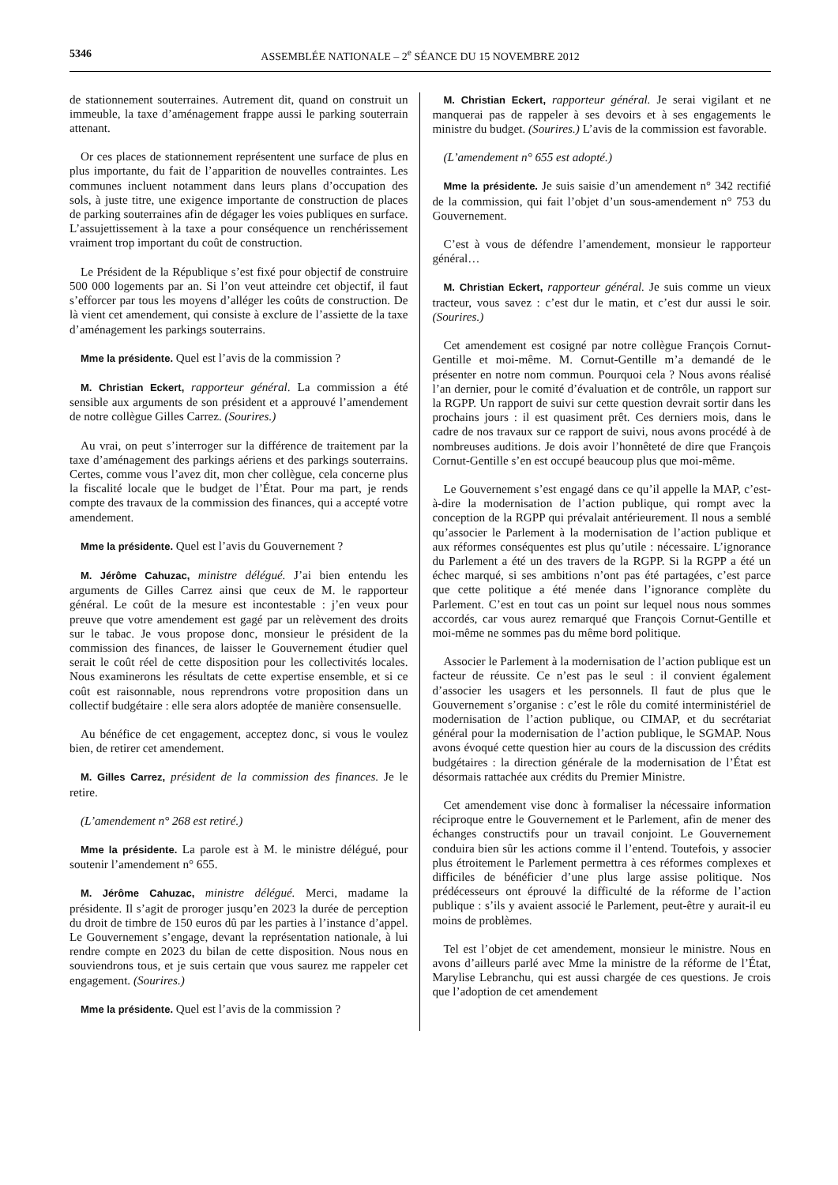5346 ASSEMBLÉE NATIONALE – 2<sup>e</sup> SÉANCE DU 15 NOVEMBRE 2012
de stationnement souterraines. Autrement dit, quand on construit un immeuble, la taxe d’aménagement frappe aussi le parking souterrain attenant.
Or ces places de stationnement représentent une surface de plus en plus importante, du fait de l’apparition de nouvelles contraintes. Les communes incluent notamment dans leurs plans d’occupation des sols, à juste titre, une exigence importante de construction de places de parking souterraines afin de dégager les voies publiques en surface. L’assujettissement à la taxe a pour conséquence un renchérissement vraiment trop important du coût de construction.
Le Président de la République s’est fixé pour objectif de construire 500 000 logements par an. Si l’on veut atteindre cet objectif, il faut s’efforcer par tous les moyens d’alléger les coûts de construction. De là vient cet amendement, qui consiste à exclure de l’assiette de la taxe d’aménagement les parkings souterrains.
Mme la présidente. Quel est l’avis de la commission ?
M. Christian Eckert, rapporteur général. La commission a été sensible aux arguments de son président et a approuvé l’amendement de notre collègue Gilles Carrez. (Sourires.)
Au vrai, on peut s’interroger sur la différence de traitement par la taxe d’aménagement des parkings aériens et des parkings souterrains. Certes, comme vous l’avez dit, mon cher collègue, cela concerne plus la fiscalité locale que le budget de l’État. Pour ma part, je rends compte des travaux de la commission des finances, qui a accepté votre amendement.
Mme la présidente. Quel est l’avis du Gouvernement ?
M. Jérôme Cahuzac, ministre délégué. J’ai bien entendu les arguments de Gilles Carrez ainsi que ceux de M. le rapporteur général. Le coût de la mesure est incontestable : j’en veux pour preuve que votre amendement est gagé par un relèvement des droits sur le tabac. Je vous propose donc, monsieur le président de la commission des finances, de laisser le Gouvernement étudier quel serait le coût réel de cette disposition pour les collectivités locales. Nous examinerons les résultats de cette expertise ensemble, et si ce coût est raisonnable, nous reprendrons votre proposition dans un collectif budgétaire : elle sera alors adoptée de manière consensuelle.
Au bénéfice de cet engagement, acceptez donc, si vous le voulez bien, de retirer cet amendement.
M. Gilles Carrez, président de la commission des finances. Je le retire.
(L’amendement n° 268 est retiré.)
Mme la présidente. La parole est à M. le ministre délégué, pour soutenir l’amendement n° 655.
M. Jérôme Cahuzac, ministre délégué. Merci, madame la présidente. Il s’agit de proroger jusqu’en 2023 la durée de perception du droit de timbre de 150 euros dû par les parties à l’instance d’appel. Le Gouvernement s’engage, devant la représentation nationale, à lui rendre compte en 2023 du bilan de cette disposition. Nous nous en souviendrons tous, et je suis certain que vous saurez me rappeler cet engagement. (Sourires.)
Mme la présidente. Quel est l’avis de la commission ?
M. Christian Eckert, rapporteur général. Je serai vigilant et ne manquerai pas de rappeler à ses devoirs et à ses engagements le ministre du budget. (Sourires.) L’avis de la commission est favorable.
(L’amendement n° 655 est adopté.)
Mme la présidente. Je suis saisie d’un amendement n° 342 rectifié de la commission, qui fait l’objet d’un sous-amendement n° 753 du Gouvernement.
C’est à vous de défendre l’amendement, monsieur le rapporteur général…
M. Christian Eckert, rapporteur général. Je suis comme un vieux tracteur, vous savez : c’est dur le matin, et c’est dur aussi le soir. (Sourires.)
Cet amendement est cosigné par notre collègue François Cornut-Gentille et moi-même. M. Cornut-Gentille m’a demandé de le présenter en notre nom commun. Pourquoi cela ? Nous avons réalisé l’an dernier, pour le comité d’évaluation et de contrôle, un rapport sur la RGPP. Un rapport de suivi sur cette question devrait sortir dans les prochains jours : il est quasiment prêt. Ces derniers mois, dans le cadre de nos travaux sur ce rapport de suivi, nous avons procédé à de nombreuses auditions. Je dois avoir l’honnêteté de dire que François Cornut-Gentille s’en est occupé beaucoup plus que moi-même.
Le Gouvernement s’est engagé dans ce qu’il appelle la MAP, c’est-à-dire la modernisation de l’action publique, qui rompt avec la conception de la RGPP qui prévalait antérieurement. Il nous a semblé qu’associer le Parlement à la modernisation de l’action publique et aux réformes conséquentes est plus qu’utile : nécessaire. L’ignorance du Parlement a été un des travers de la RGPP. Si la RGPP a été un échec marqué, si ses ambitions n’ont pas été partagées, c’est parce que cette politique a été menée dans l’ignorance complète du Parlement. C’est en tout cas un point sur lequel nous nous sommes accordés, car vous aurez remarqué que François Cornut-Gentille et moi-même ne sommes pas du même bord politique.
Associer le Parlement à la modernisation de l’action publique est un facteur de réussite. Ce n’est pas le seul : il convient également d’associer les usagers et les personnels. Il faut de plus que le Gouvernement s’organise : c’est le rôle du comité interministériel de modernisation de l’action publique, ou CIMAP, et du secrétariat général pour la modernisation de l’action publique, le SGMAP. Nous avons évoqué cette question hier au cours de la discussion des crédits budgétaires : la direction générale de la modernisation de l’État est désormais rattachée aux crédits du Premier Ministre.
Cet amendement vise donc à formaliser la nécessaire information réciproque entre le Gouvernement et le Parlement, afin de mener des échanges constructifs pour un travail conjoint. Le Gouvernement conduira bien sûr les actions comme il l’entend. Toutefois, y associer plus étroitement le Parlement permettra à ces réformes complexes et difficiles de bénéficier d’une plus large assise politique. Nos prédécesseurs ont éprouvé la difficulté de la réforme de l’action publique : s’ils y avaient associé le Parlement, peut-être y aurait-il eu moins de problèmes.
Tel est l’objet de cet amendement, monsieur le ministre. Nous en avons d’ailleurs parlé avec Mme la ministre de la réforme de l’État, Marylise Lebranchu, qui est aussi chargée de ces questions. Je crois que l’adoption de cet amendement